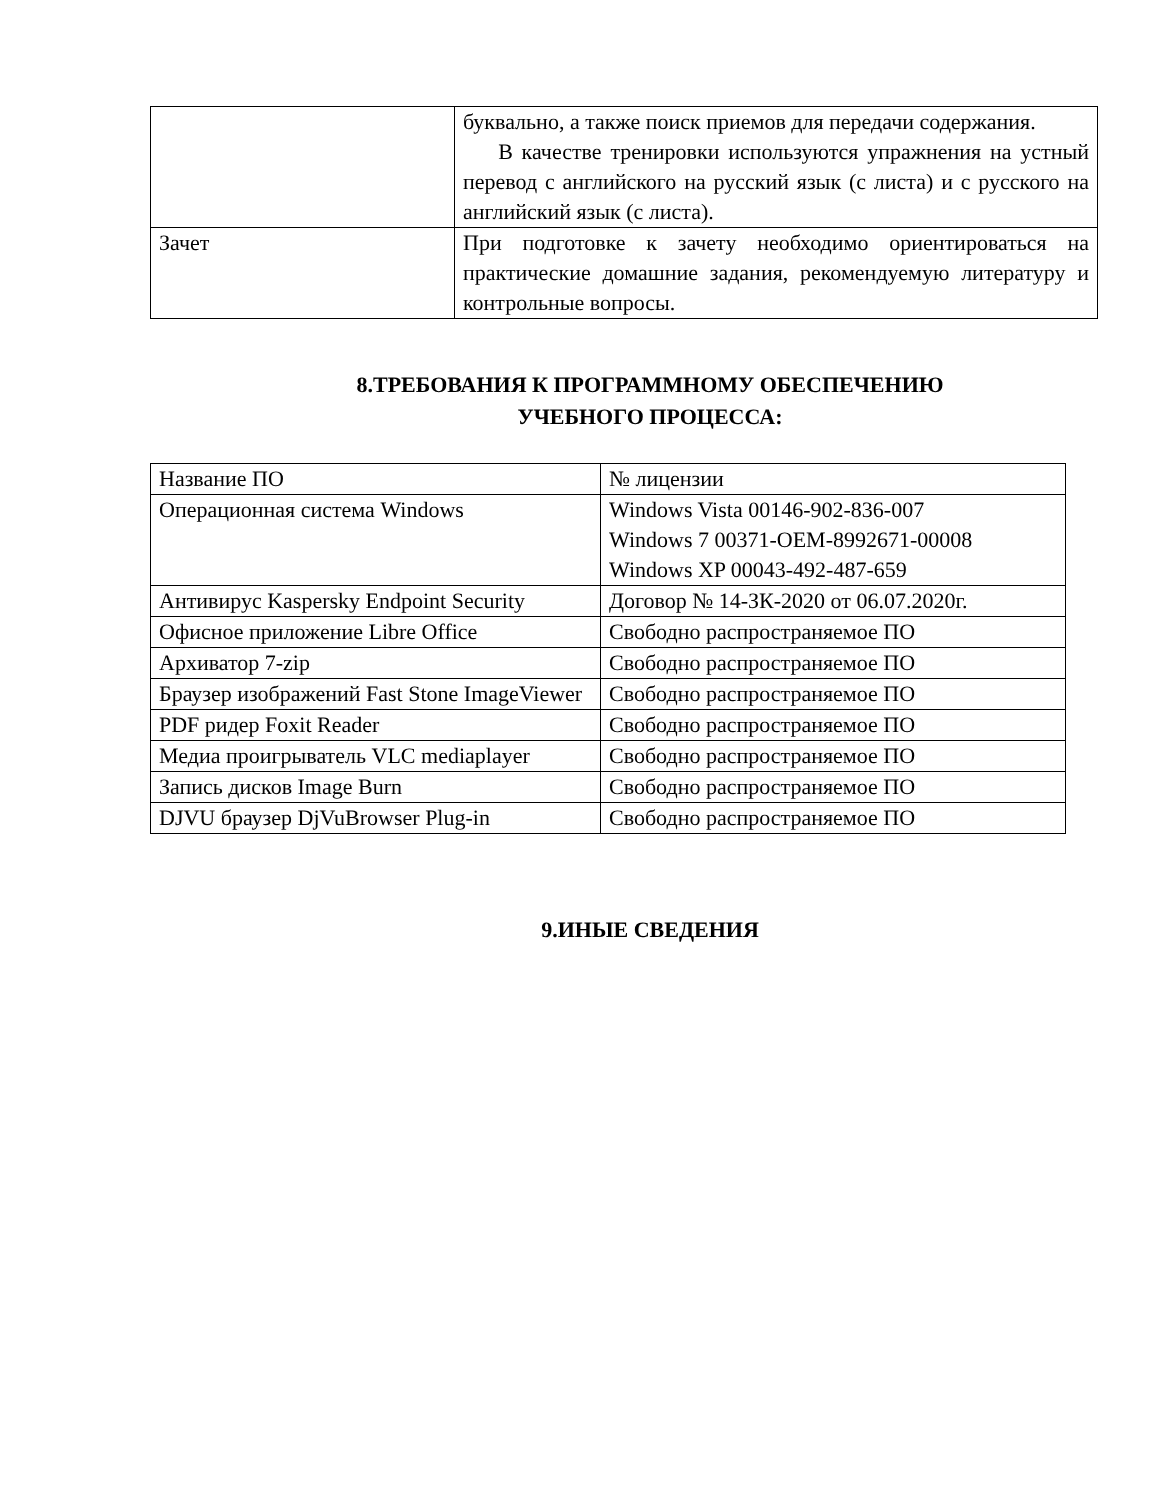| | буквально, а также поиск приемов для передачи содержания. В качестве тренировки используются упражнения на устный перевод с английского на русский язык (с листа) и с русского на английский язык (с листа). |
| Зачет | При подготовке к зачету необходимо ориентироваться на практические домашние задания, рекомендуемую литературу и контрольные вопросы. |
8.ТРЕБОВАНИЯ К ПРОГРАММНОМУ ОБЕСПЕЧЕНИЮ
УЧЕБНОГО ПРОЦЕССА:
| Название ПО | № лицензии |
| Операционная система Windows | Windows Vista 00146-902-836-007 Windows 7 00371-OEM-8992671-00008 Windows XP 00043-492-487-659 |
| Антивирус Kaspersky Endpoint Security | Договор № 14-ЗК-2020 от 06.07.2020г. |
| Офисное приложение Libre Office | Свободно распространяемое ПО |
| Архиватор 7-zip | Свободно распространяемое ПО |
| Браузер изображений Fast Stone ImageViewer | Свободно распространяемое ПО |
| PDF ридер Foxit Reader | Свободно распространяемое ПО |
| Медиа проигрыватель VLC mediaplayer | Свободно распространяемое ПО |
| Запись дисков Image Burn | Свободно распространяемое ПО |
| DJVU браузер DjVuBrowser Plug-in | Свободно распространяемое ПО |
9.ИНЫЕ СВЕДЕНИЯ